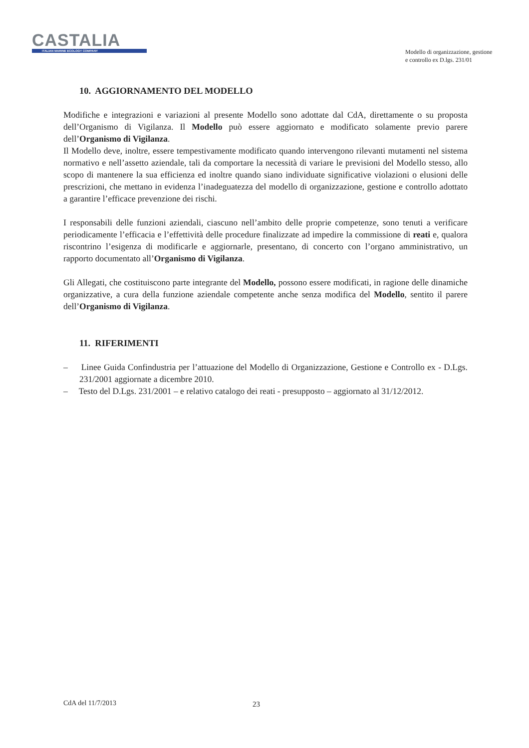CASTALIA
ITALIAN MARINE ECOLOGY COMPANY
Modello di organizzazione, gestione
e controllo ex D.lgs. 231/01
10. AGGIORNAMENTO DEL MODELLO
Modifiche e integrazioni e variazioni al presente Modello sono adottate dal CdA, direttamente o su proposta dell’Organismo di Vigilanza. Il Modello può essere aggiornato e modificato solamente previo parere dell’Organismo di Vigilanza.
Il Modello deve, inoltre, essere tempestivamente modificato quando intervengono rilevanti mutamenti nel sistema normativo e nell’assetto aziendale, tali da comportare la necessità di variare le previsioni del Modello stesso, allo scopo di mantenere la sua efficienza ed inoltre quando siano individuate significative violazioni o elusioni delle prescrizioni, che mettano in evidenza l’inadeguatezza del modello di organizzazione, gestione e controllo adottato a garantire l’efficace prevenzione dei rischi.
I responsabili delle funzioni aziendali, ciascuno nell’ambito delle proprie competenze, sono tenuti a verificare periodicamente l’efficacia e l’effettività delle procedure finalizzate ad impedire la commissione di reati e, qualora riscontrino l’esigenza di modificarle e aggiornarle, presentano, di concerto con l’organo amministrativo, un rapporto documentato all’Organismo di Vigilanza.
Gli Allegati, che costituiscono parte integrante del Modello, possono essere modificati, in ragione delle dinamiche organizzative, a cura della funzione aziendale competente anche senza modifica del Modello, sentito il parere dell’Organismo di Vigilanza.
11. RIFERIMENTI
– Linee Guida Confindustria per l’attuazione del Modello di Organizzazione, Gestione e Controllo ex - D.Lgs. 231/2001 aggiornate a dicembre 2010.
– Testo del D.Lgs. 231/2001 – e relativo catalogo dei reati - presupposto – aggiornato al 31/12/2012.
CdA del 11/7/2013 23